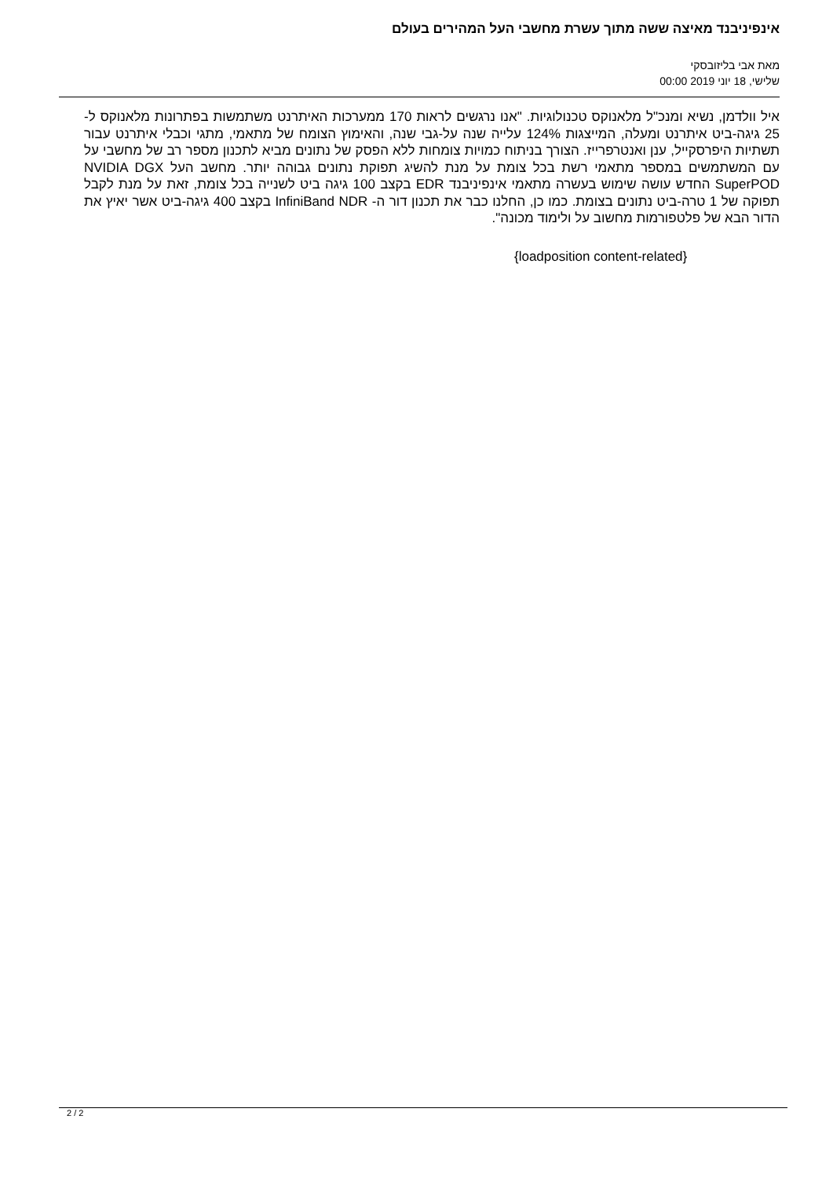אינפיניבנד מאיצה ששה מתוך עשרת מחשבי העל המהירים בעולם
מאת אבי בליזובסקי
שלישי, 18 יוני 2019 00:00
איל וולדמן, נשיא ומנכ"ל מלאנוקס טכנולוגיות. "אנו נרגשים לראות 170 ממערכות האיתרנט משתמשות בפתרונות מלאנוקס ל- 25 גיגה-ביט איתרנט ומעלה, המייצגות 124% עלייה שנה על-גבי שנה, והאימוץ הצומח של מתאמי, מתגי וכבלי איתרנט עבור תשתיות היפרסקייל, ענן ואנטרפרייז. הצורך בניתוח כמויות צומחות ללא הפסק של נתונים מביא לתכנון מספר רב של מחשבי על עם המשתמשים במספר מתאמי רשת בכל צומת על מנת להשיג תפוקת נתונים גבוהה יותר. מחשב העל NVIDIA DGX SuperPOD החדש עושה שימוש בעשרה מתאמי אינפיניבנד EDR בקצב 100 גיגה ביט לשנייה בכל צומת, זאת על מנת לקבל תפוקה של 1 טרה-ביט נתונים בצומת. כמו כן, החלנו כבר את תכנון דור ה- InfiniBand NDR בקצב 400 גיגה-ביט אשר יאיץ את הדור הבא של פלטפורמות מחשוב על ולימוד מכונה".
{loadposition content-related}
2 / 2